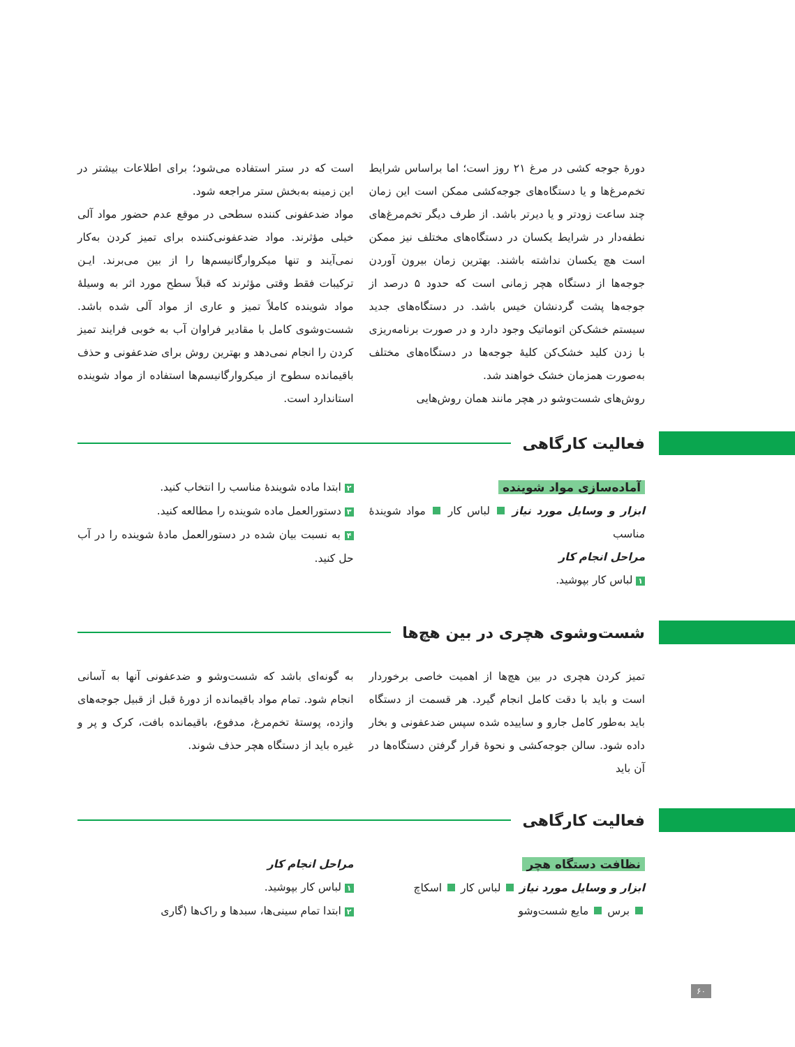دورهٔ جوجه کشی در مرغ ۲۱ روز است؛ اما براساس شرایط تخم‌مرغ‌ها و یا دستگاه‌های جوجه‌کشی ممکن است این زمان چند ساعت زودتر و یا دیرتر باشد. از طرف دیگر تخم‌مرغ‌های نطفه‌دار در شرایط یکسان در دستگاه‌های مختلف نیز ممکن است هچ یکسان نداشته باشند. بهترین زمان بیرون آوردن جوجه‌ها از دستگاه هچر زمانی است که حدود ۵ درصد از جوجه‌ها پشت گردنشان خیس باشد. در دستگاه‌های جدید سیستم خشک‌کن اتوماتیک وجود دارد و در صورت برنامه‌ریزی با زدن کلید خشک‌کن کلیهٔ جوجه‌ها در دستگاه‌های مختلف به‌صورت همزمان خشک خواهند شد.
روش‌های شست‌وشو در هچر مانند همان روش‌هایی
است که در ستر استفاده می‌شود؛ برای اطلاعات بیشتر در این زمینه به‌بخش ستر مراجعه شود.
مواد ضدعفونی کننده سطحی در موقع عدم حضور مواد آلی خیلی مؤثرند. مواد ضدعفونی‌کننده برای تمیز کردن به‌کار نمی‌آیند و تنها میکروارگانیسم‌ها را از بین می‌برند. ایـن ترکیبات فقط وقتی مؤثرند که قبلاً سطح مورد اثر به وسیلهٔ مواد شوینده کاملاً تمیز و عاری از مواد آلی شده باشد. شست‌وشوی کامل با مقادیر فراوان آب به خوبی فرایند تمیز کردن را انجام نمی‌دهد و بهترین روش برای ضدعفونی و حذف باقیمانده سطوح از میکروارگانیسم‌ها استفاده از مواد شوینده استاندارد است.
فعالیت کارگاهی
آماده‌سازی مواد شوینده
ابزار و وسایل مورد نیاز لباس کار مواد شویندهٔ مناسب
مراحل انجام کار
۱ لباس کار بپوشید.
۲ ابتدا ماده شویندهٔ مناسب را انتخاب کنید.
۳ دستورالعمل ماده شوینده را مطالعه کنید.
۴ به نسبت بیان شده در دستورالعمل مادهٔ شوینده را در آب حل کنید.
شست‌وشوی هچری در بین هچ‌ها
تمیز کردن هچری در بین هچ‌ها از اهمیت خاصی برخوردار است و باید با دقت کامل انجام گیرد. هر قسمت از دستگاه باید به‌طور کامل جارو و ساییده شده سپس ضدعفونی و بخار داده شود. سالن جوجه‌کشی و نحوهٔ قرار گرفتن دستگاه‌ها در آن باید
به گونه‌ای باشد که شست‌وشو و ضدعفونی آنها به آسانی انجام شود. تمام مواد باقیمانده از دورهٔ قبل از قبیل جوجه‌های وازده، پوستهٔ تخم‌مرغ، مدفوع، باقیمانده بافت، کرک و پر و غیره باید از دستگاه هچر حذف شوند.
فعالیت کارگاهی
نظافت دستگاه هچر
ابزار و وسایل مورد نیاز لباس کار اسکاچ
برس مایع شست‌وشو
مراحل انجام کار
۱ لباس کار بپوشید.
۲ ابتدا تمام سینی‌ها، سبدها و راک‌ها (گاری
۶۰